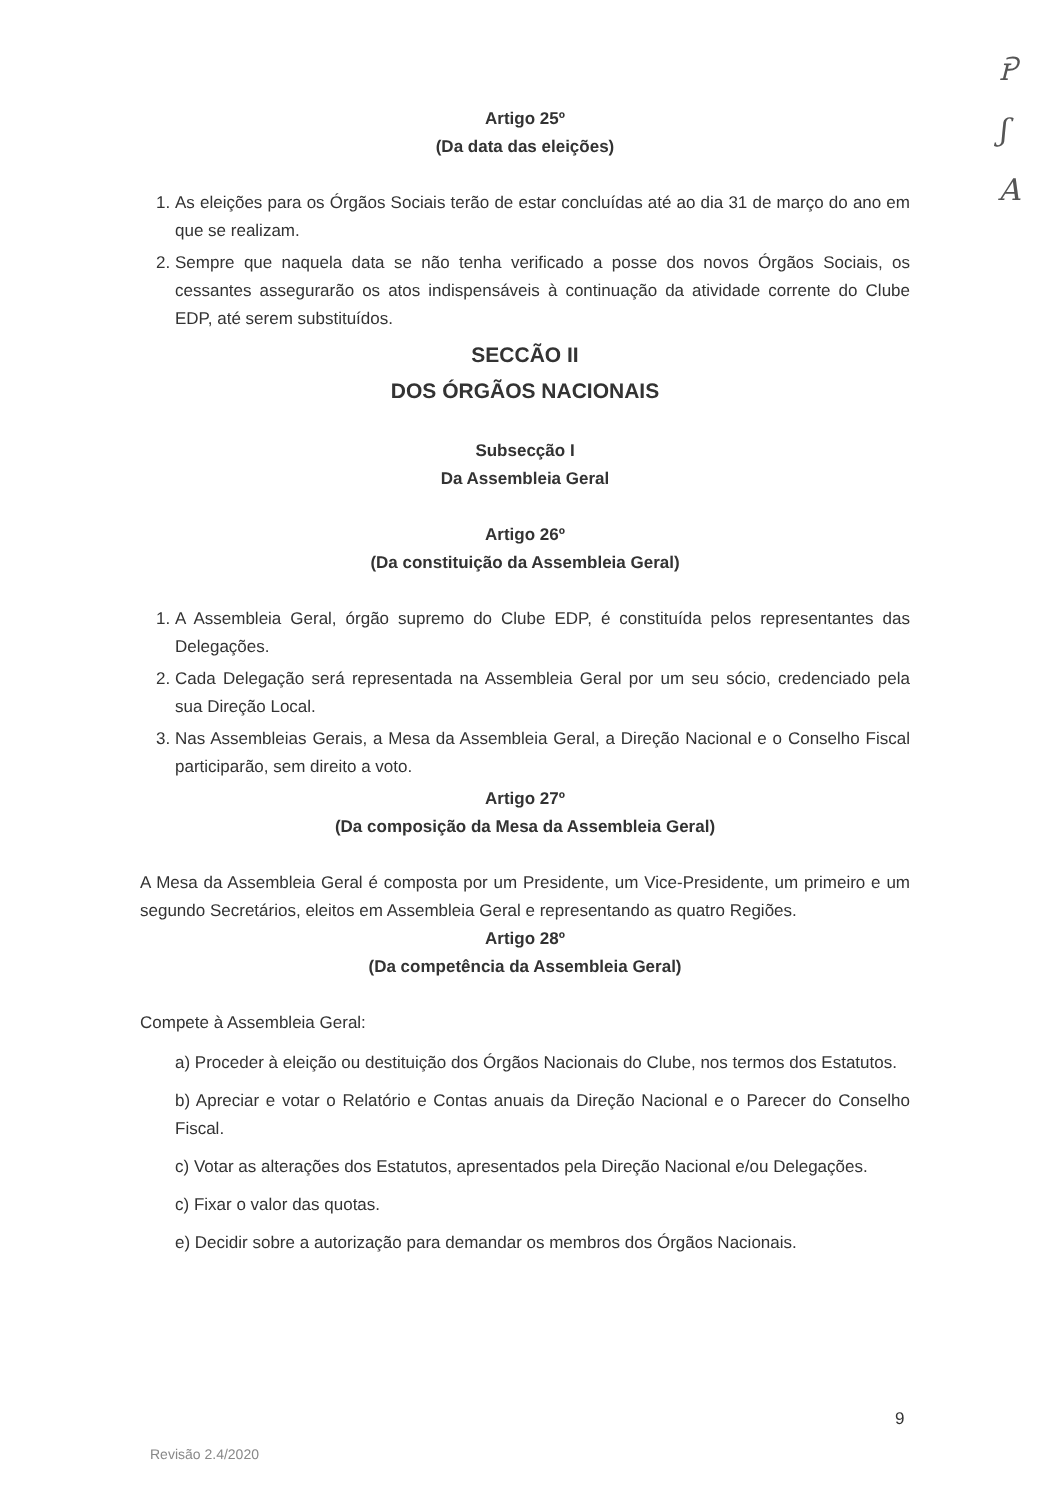Ꭾ
ʃ
A
Artigo 25º
(Da data das eleições)
1. As eleições para os Órgãos Sociais terão de estar concluídas até ao dia 31 de março do ano em que se realizam.
2. Sempre que naquela data se não tenha verificado a posse dos novos Órgãos Sociais, os cessantes assegurarão os atos indispensáveis à continuação da atividade corrente do Clube EDP, até serem substituídos.
SECCÃO II
DOS ÓRGÃOS NACIONAIS
Subsecção I
Da Assembleia Geral
Artigo 26º
(Da constituição da Assembleia Geral)
1. A Assembleia Geral, órgão supremo do Clube EDP, é constituída pelos representantes das Delegações.
2. Cada Delegação será representada na Assembleia Geral por um seu sócio, credenciado pela sua Direção Local.
3. Nas Assembleias Gerais, a Mesa da Assembleia Geral, a Direção Nacional e o Conselho Fiscal participarão, sem direito a voto.
Artigo 27º
(Da composição da Mesa da Assembleia Geral)
A Mesa da Assembleia Geral é composta por um Presidente, um Vice-Presidente, um primeiro e um segundo Secretários, eleitos em Assembleia Geral e representando as quatro Regiões.
Artigo 28º
(Da competência da Assembleia Geral)
Compete à Assembleia Geral:
a) Proceder à eleição ou destituição dos Órgãos Nacionais do Clube, nos termos dos Estatutos.
b) Apreciar e votar o Relatório e Contas anuais da Direção Nacional e o Parecer do Conselho Fiscal.
c) Votar as alterações dos Estatutos, apresentados pela Direção Nacional e/ou Delegações.
c) Fixar o valor das quotas.
e) Decidir sobre a autorização para demandar os membros dos Órgãos Nacionais.
9
Revisão 2.4/2020